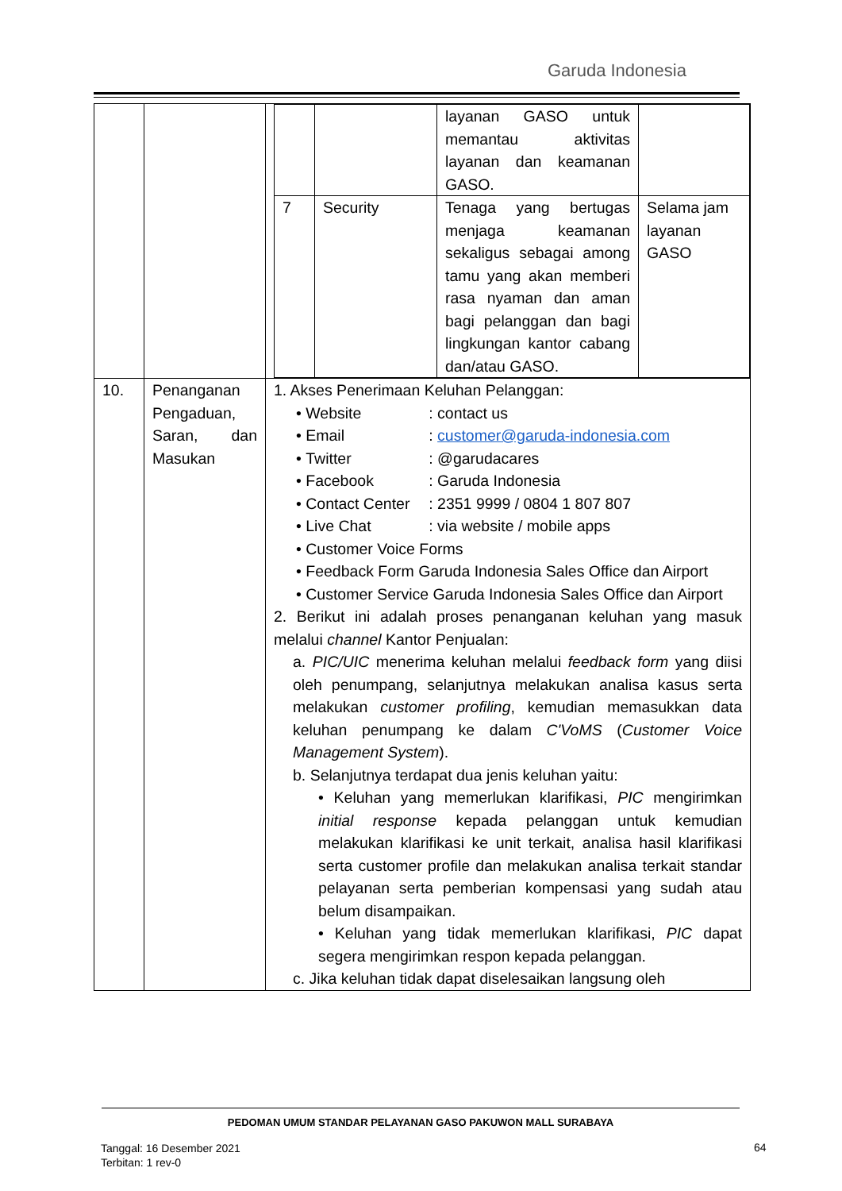Garuda Indonesia
| | | / / / layanan GASO untuk memantau aktivitas layanan dan keamanan GASO. / / / 7 / Security / Tenaga yang bertugas menjaga keamanan sekaligus sebagai among tamu yang akan memberi rasa nyaman dan aman bagi pelanggan dan bagi lingkungan kantor cabang dan/atau GASO. / Selama jam layanan GASO / |
| 10. | Penanganan Pengaduan, Saran, dan Masukan | 1. Akses Penerimaan Keluhan Pelanggan: • Website : contact us • Email : customer@garuda-indonesia.com • Twitter : @garudacares • Facebook : Garuda Indonesia • Contact Center : 2351 9999 / 0804 1 807 807 • Live Chat : via website / mobile apps • Customer Voice Forms • Feedback Form Garuda Indonesia Sales Office dan Airport • Customer Service Garuda Indonesia Sales Office dan Airport 2. Berikut ini adalah proses penanganan keluhan yang masuk melalui channel Kantor Penjualan: a. PIC/UIC menerima keluhan melalui feedback form yang diisi oleh penumpang, selanjutnya melakukan analisa kasus serta melakukan customer profiling , kemudian memasukkan data keluhan penumpang ke dalam C'VoMS ( Customer Voice Management System ). b. Selanjutnya terdapat dua jenis keluhan yaitu: • Keluhan yang memerlukan klarifikasi, PIC mengirimkan initial response kepada pelanggan untuk kemudian melakukan klarifikasi ke unit terkait, analisa hasil klarifikasi serta customer profile dan melakukan analisa terkait standar pelayanan serta pemberian kompensasi yang sudah atau belum disampaikan. • Keluhan yang tidak memerlukan klarifikasi, PIC dapat segera mengirimkan respon kepada pelanggan. c. Jika keluhan tidak dapat diselesaikan langsung oleh |
PEDOMAN UMUM STANDAR PELAYANAN GASO PAKUWON MALL SURABAYA
Tanggal: 16 Desember 2021
Terbitan: 1 rev-0
64